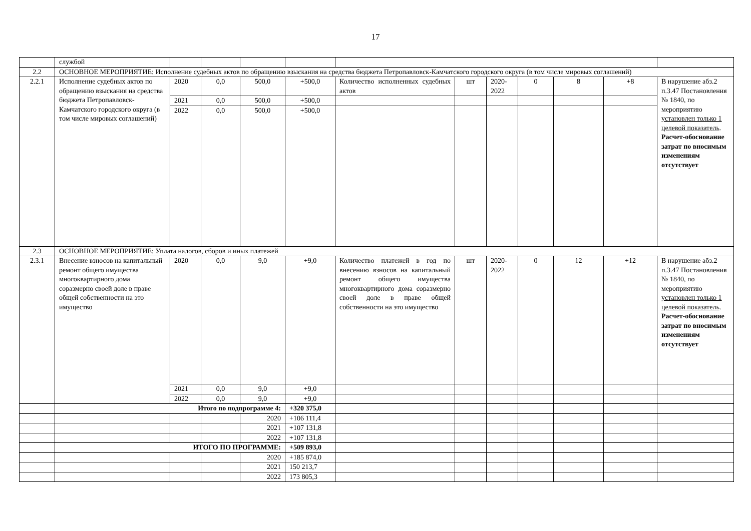17
| | службой | | | | | | | | | | | |
| 2.2 | ОСНОВНОЕ МЕРОПРИЯТИЕ: Исполнение судебных актов по обращению взыскания на средства бюджета Петропавловск-Камчатского городского округа (в том числе мировых соглашений) | | | | | | | | | | | |
| 2.2.1 | Исполнение судебных актов по обращению взыскания на средства бюджета Петропавловск-Камчатского городского округа (в том числе мировых соглашений) | 2020 | 0,0 | 500,0 | +500,0 | Количество исполненных судебных актов | шт | 2020-2022 | 0 | 8 | +8 | В нарушение абз.2 п.3.47 Постановления № 1840, по мероприятию установлен только 1 целевой показатель . Расчет-обоснование затрат по вносимым изменениям отсутствует |
| | | 2021 | 0,0 | 500,0 | +500,0 | | | | | | | |
| | | 2022 | 0,0 | 500,0 | +500,0 | | | | | | | |
| 2.3 | ОСНОВНОЕ МЕРОПРИЯТИЕ: Уплата налогов, сборов и иных платежей | | | | | | | | | | | |
| 2.3.1 | Внесение взносов на капитальный ремонт общего имущества многоквартирного дома соразмерно своей доле в праве общей собственности на это имущество | 2020 | 0,0 | 9,0 | +9,0 | Количество платежей в год по внесению взносов на капитальный ремонт общего имущества многоквартирного дома соразмерно своей доле в праве общей собственности на это имущество | шт | 2020-2022 | 0 | 12 | +12 | В нарушение абз.2 п.3.47 Постановления № 1840, по мероприятию установлен только 1 целевой показатель . Расчет-обоснование затрат по вносимым изменениям отсутствует |
| | | 2021 | 0,0 | 9,0 | +9,0 | | | | | | | |
| | | 2022 | 0,0 | 9,0 | +9,0 | | | | | | | |
| | Итого по подпрограмме 4: | | | | +320 375,0 | | | | | | | |
| | | | | 2020 | +106 111,4 | | | | | | | |
| | | | | 2021 | +107 131,8 | | | | | | | |
| | | | | 2022 | +107 131,8 | | | | | | | |
| | ИТОГО ПО ПРОГРАММЕ: | | | | +509 893,0 | | | | | | | |
| | | | | 2020 | +185 874,0 | | | | | | | |
| | | | | 2021 | 150 213,7 | | | | | | | |
| | | | | 2022 | 173 805,3 | | | | | | | |